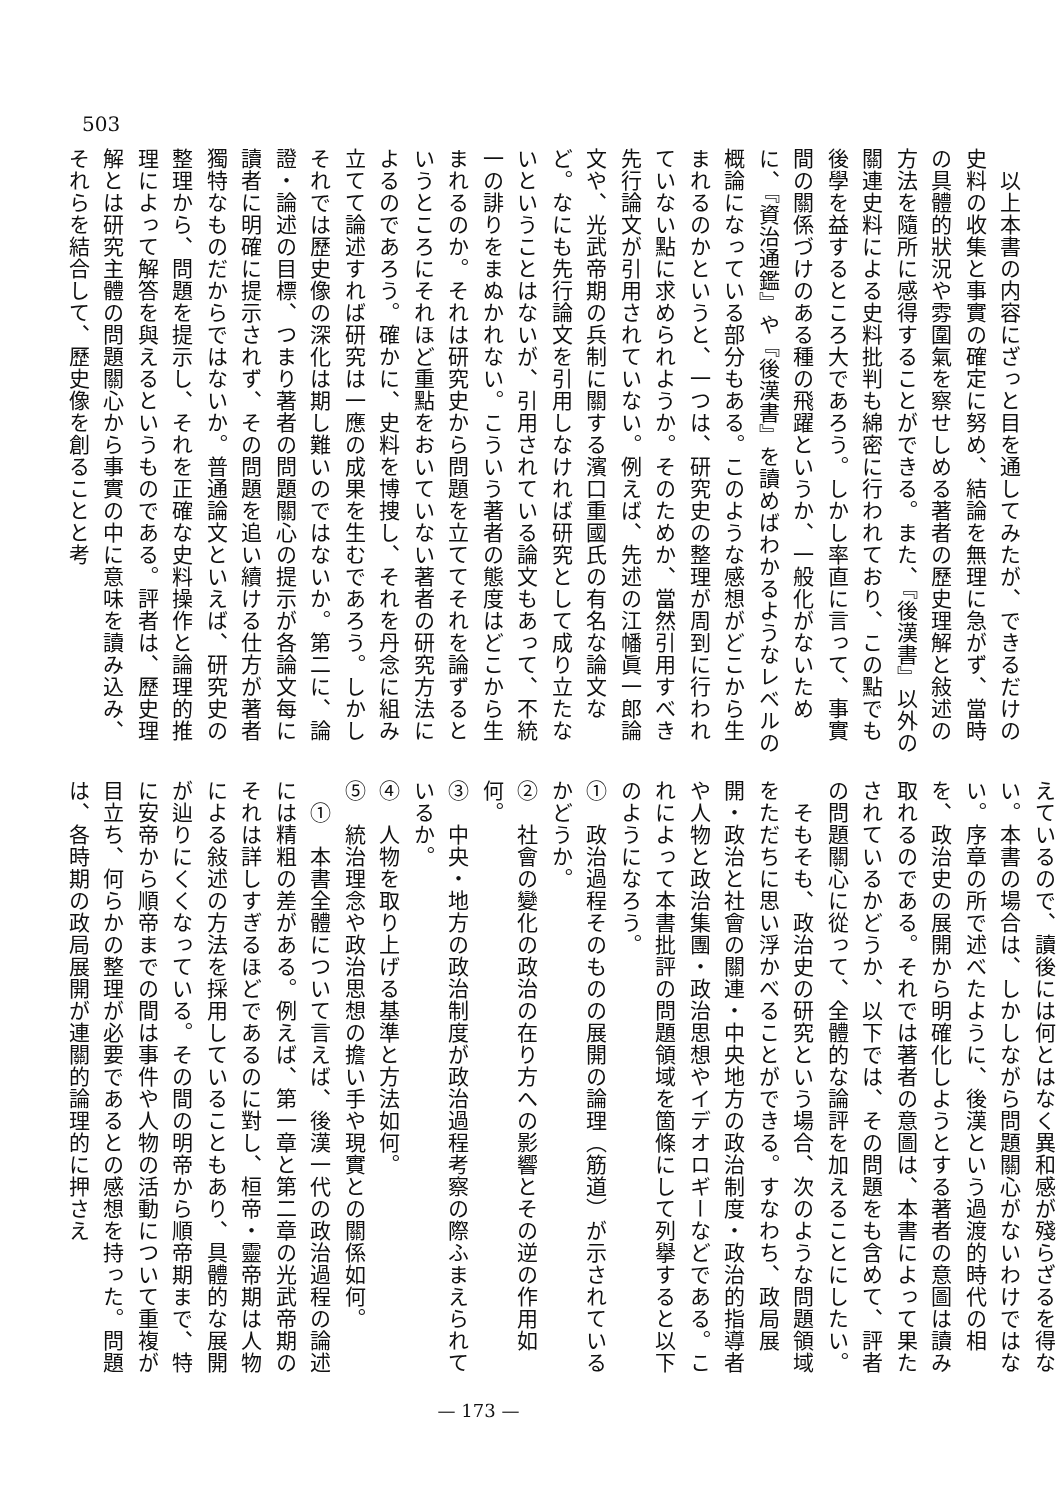503
　以上本書の内容にざっと目を通してみたが、できるだけの史料の收集と事實の確定に努め、結論を無理に急がず、當時の具體的狀況や雰圍氣を察せしめる著者の歷史理解と敍述の方法を隨所に感得することができる。また、『後漢書』以外の關連史料による史料批判も綿密に行われており、この點でも後學を益するところ大であろう。しかし率直に言って、事實間の關係づけのある種の飛躍というか、一般化がないために、『資治通鑑』や『後漢書』を讀めばわかるようなレベルの概論になっている部分もある。このような感想がどこから生まれるのかというと、一つは、研究史の整理が周到に行われていない點に求められようか。そのためか、當然引用すべき先行論文が引用されていない。例えば、先述の江幡眞一郎論文や、光武帝期の兵制に關する濱口重國氏の有名な論文など。なにも先行論文を引用しなければ研究として成り立たないということはないが、引用されている論文もあって、不統一の誹りをまぬかれない。こういう著者の態度はどこから生まれるのか。それは研究史から問題を立ててそれを論ずるというところにそれほど重點をおいていない著者の研究方法によるのであろう。確かに、史料を博捜し、それを丹念に組み立てて論述すれば研究は一應の成果を生むであろう。しかしそれでは歷史像の深化は期し難いのではないか。第二に、論證・論述の目標、つまり著者の問題關心の提示が各論文每に讀者に明確に提示されず、その問題を追い續ける仕方が著者獨特なものだからではないか。普通論文といえば、研究史の整理から、問題を提示し、それを正確な史料操作と論理的推理によって解答を與えるというものである。評者は、歷史理解とは研究主體の問題關心から事實の中に意味を讀み込み、それらを結合して、歷史像を創ることと考
えているので、讀後には何とはなく異和感が殘らざるを得ない。本書の場合は、しかしながら問題關心がないわけではない。序章の所で述べたように、後漢という過渡的時代の相を、政治史の展開から明確化しようとする著者の意圖は讀み取れるのである。それでは著者の意圖は、本書によって果たされているかどうか、以下では、その問題をも含めて、評者の問題關心に從って、全體的な論評を加えることにしたい。
　そもそも、政治史の研究という場合、次のような問題領域をただちに思い浮かべることができる。すなわち、政局展開・政治と社會の關連・中央地方の政治制度・政治的指導者や人物と政治集團・政治思想やイデオロギーなどである。これによって本書批評の問題領域を箇條にして列擧すると以下のようになろう。
①　政治過程そのものの展開の論理（筋道）が示されているかどうか。
②　社會の變化の政治の在り方への影響とその逆の作用如何。
③　中央・地方の政治制度が政治過程考察の際ふまえられているか。
④　人物を取り上げる基準と方法如何。
⑤　統治理念や政治思想の擔い手や現實との關係如何。
　①　本書全體について言えば、後漢一代の政治過程の論述には精粗の差がある。例えば、第一章と第二章の光武帝期のそれは詳しすぎるほどであるのに對し、桓帝・靈帝期は人物による敍述の方法を採用していることもあり、具體的な展開が辿りにくくなっている。その間の明帝から順帝期まで、特に安帝から順帝までの間は事件や人物の活動について重複が目立ち、何らかの整理が必要であるとの感想を持った。問題は、各時期の政局展開が連關的論理的に押さえ
— 173 —